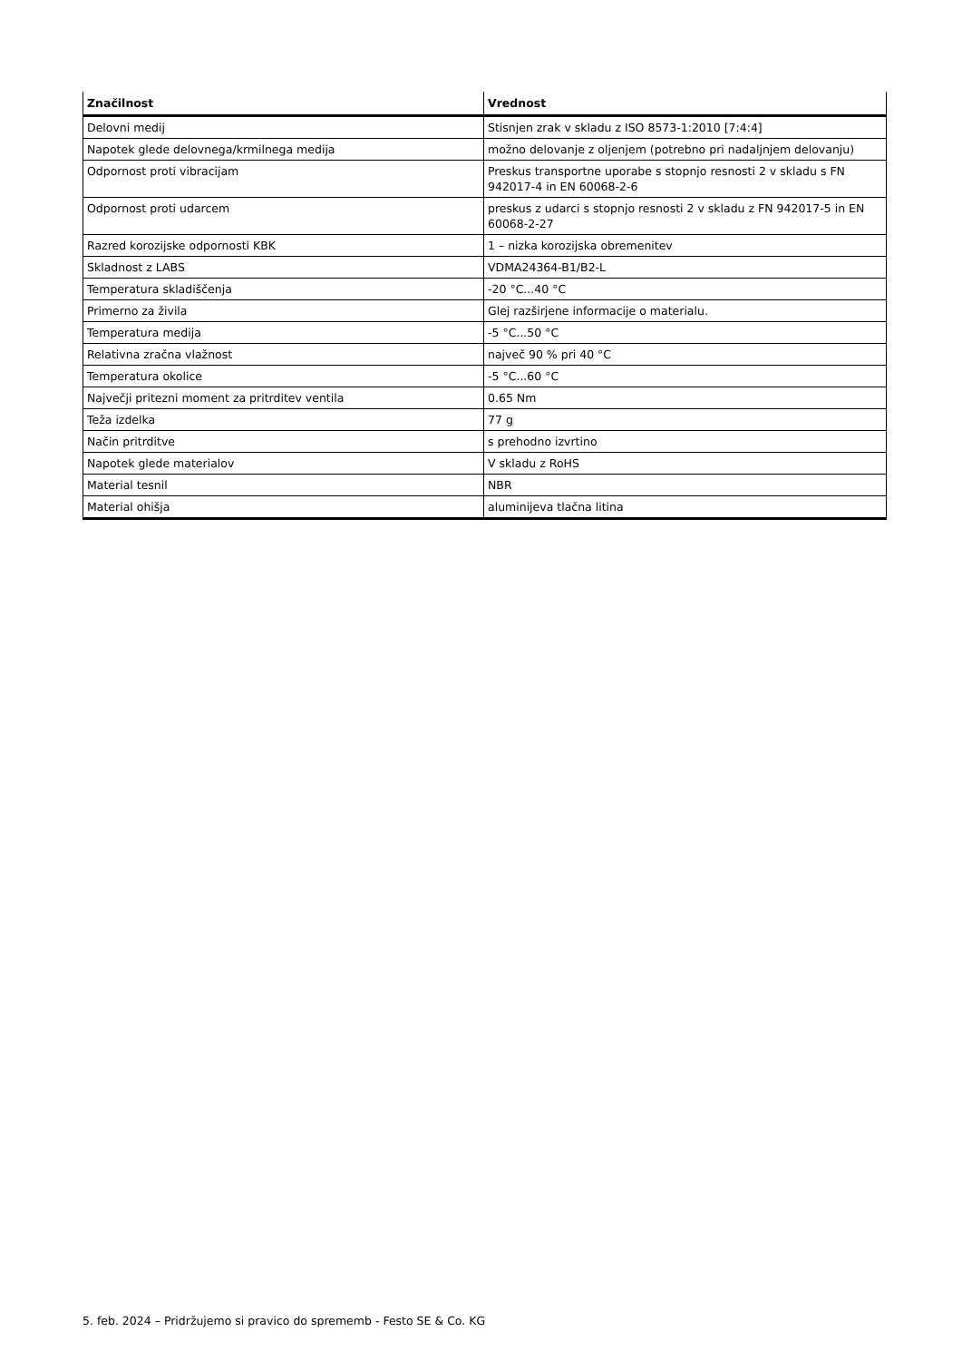| Značilnost | Vrednost |
| --- | --- |
| Delovni medij | Stisnjen zrak v skladu z ISO 8573-1:2010 [7:4:4] |
| Napotek glede delovnega/krmilnega medija | možno delovanje z oljenjem (potrebno pri nadaljnjem delovanju) |
| Odpornost proti vibracijam | Preskus transportne uporabe s stopnjo resnosti 2 v skladu s FN 942017-4 in EN 60068-2-6 |
| Odpornost proti udarcem | preskus z udarci s stopnjo resnosti 2 v skladu z FN 942017-5 in EN 60068-2-27 |
| Razred korozijske odpornosti KBK | 1 – nizka korozijska obremenitev |
| Skladnost z LABS | VDMA24364-B1/B2-L |
| Temperatura skladiščenja | -20 °C...40 °C |
| Primerno za živila | Glej razširjene informacije o materialu. |
| Temperatura medija | -5 °C...50 °C |
| Relativna zračna vlažnost | največ 90 % pri 40 °C |
| Temperatura okolice | -5 °C...60 °C |
| Največji pritezni moment za pritrditev ventila | 0.65 Nm |
| Teža izdelka | 77 g |
| Način pritrditve | s prehodno izvrtino |
| Napotek glede materialov | V skladu z RoHS |
| Material tesnil | NBR |
| Material ohišja | aluminijeva tlačna litina |
5. feb. 2024 – Pridržujemo si pravico do sprememb - Festo SE & Co. KG